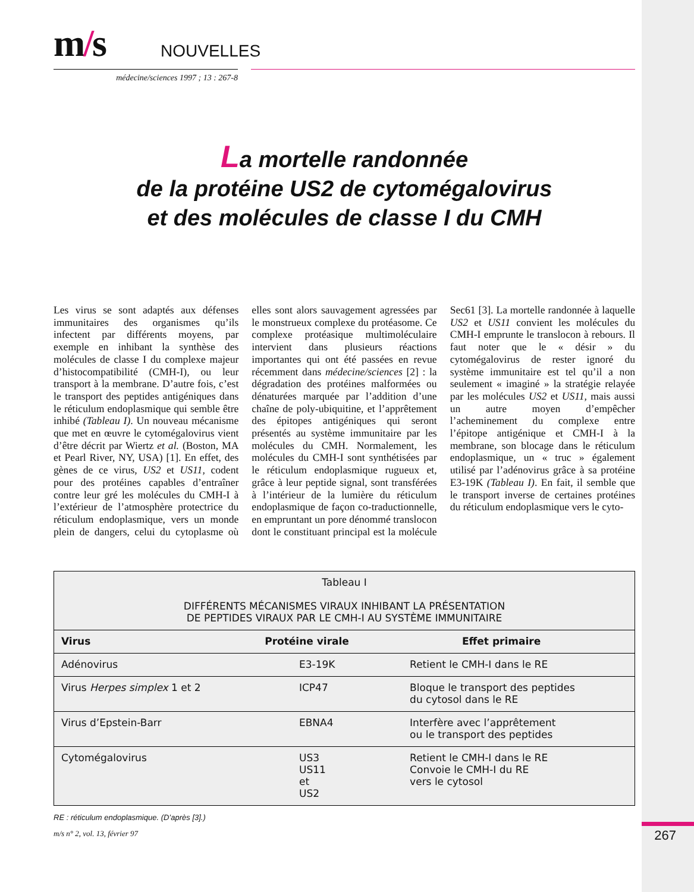267
m/s
NOUVELLES
médecine/sciences 1997 ; 13 : 267-8
La mortelle randonnée
de la protéine US2 de cytomégalovirus
et des molécules de classe I du CMH
Les virus se sont adaptés aux défenses immunitaires des organismes qu’ils infectent par différents moyens, par exemple en inhibant la synthèse des molécules de classe I du complexe majeur d’histocompatibilité (CMH-I), ou leur transport à la membrane. D’autre fois, c’est le transport des peptides antigéniques dans le réticulum endoplasmique qui semble être inhibé (Tableau I). Un nouveau mécanisme que met en œuvre le cytomégalovirus vient d’être décrit par Wiertz et al. (Boston, MA et Pearl River, NY, USA) [1]. En effet, des gènes de ce virus, US2 et US11, codent pour des protéines capables d’entraîner contre leur gré les molécules du CMH-I à l’extérieur de l’atmosphère protectrice du réticulum endoplasmique, vers un monde plein de dangers, celui du cytoplasme où elles sont alors sauvagement agressées par le monstrueux complexe du protéasome. Ce complexe protéasique multimoléculaire intervient dans plusieurs réactions importantes qui ont été passées en revue récemment dans médecine/sciences [2] : la dégradation des protéines malformées ou dénaturées marquée par l’addition d’une chaîne de poly-ubiquitine, et l’apprêtement des épitopes antigéniques qui seront présentés au système immunitaire par les molécules du CMH. Normalement, les molécules du CMH-I sont synthétisées par le réticulum endoplasmique rugueux et, grâce à leur peptide signal, sont transférées à l’intérieur de la lumière du réticulum endoplasmique de façon co-traductionnelle, en empruntant un pore dénommé translocon dont le constituant principal est la molécule Sec61 [3]. La mortelle randonnée à laquelle US2 et US11 convient les molécules du CMH-I emprunte le translocon à rebours. Il faut noter que le « désir » du cytomégalovirus de rester ignoré du système immunitaire est tel qu’il a non seulement « imaginé » la stratégie relayée par les molécules US2 et US11, mais aussi un autre moyen d’empêcher l’acheminement du complexe entre l’épitope antigénique et CMH-I à la membrane, son blocage dans le réticulum endoplasmique, un « truc » également utilisé par l’adénovirus grâce à sa protéine E3-19K (Tableau I). En fait, il semble que le transport inverse de certaines protéines du réticulum endoplasmique vers le cyto-
| Tableau I DIFFÉRENTS MÉCANISMES VIRAUX INHIBANT LA PRÉSENTATION DE PEPTIDES VIRAUX PAR LE CMH-I AU SYSTÈME IMMUNITAIRE | | |
| Virus | Protéine virale | Effet primaire |
| Adénovirus | E3-19K | Retient le CMH-I dans le RE |
| Virus Herpes simplex 1 et 2 | ICP47 | Bloque le transport des peptides du cytosol dans le RE |
| Virus d’Epstein-Barr | EBNA4 | Interfère avec l’apprêtement ou le transport des peptides |
| Cytomégalovirus | US3 US11 et US2 | Retient le CMH-I dans le RE Convoie le CMH-I du RE vers le cytosol |
RE : réticulum endoplasmique. (D’après [3].)
m/s n° 2, vol. 13, février 97